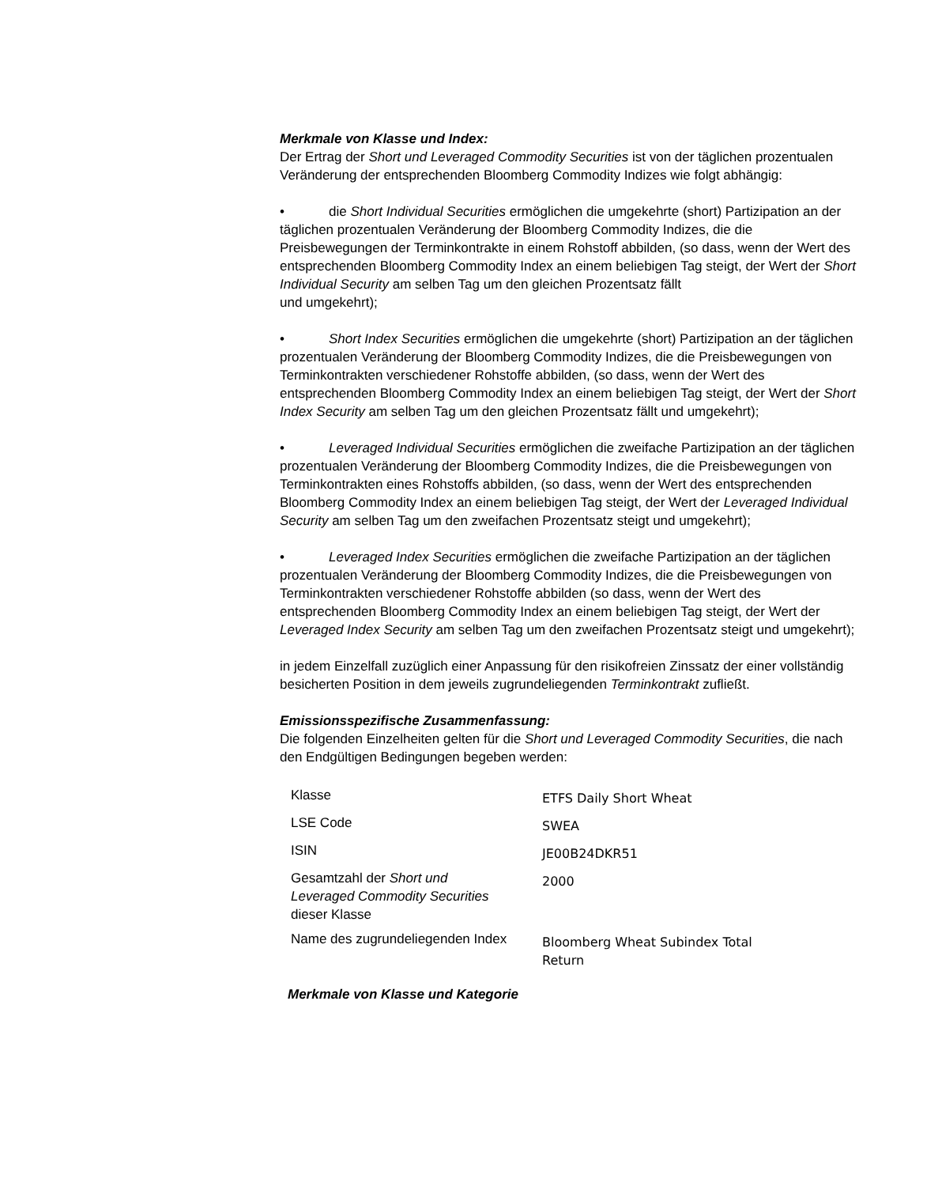Merkmale von Klasse und Index:
Der Ertrag der Short und Leveraged Commodity Securities ist von der täglichen prozentualen Veränderung der entsprechenden Bloomberg Commodity Indizes wie folgt abhängig:
• die Short Individual Securities ermöglichen die umgekehrte (short) Partizipation an der täglichen prozentualen Veränderung der Bloomberg Commodity Indizes, die die Preisbewegungen der Terminkontrakte in einem Rohstoff abbilden, (so dass, wenn der Wert des entsprechenden Bloomberg Commodity Index an einem beliebigen Tag steigt, der Wert der Short Individual Security am selben Tag um den gleichen Prozentsatz fällt
und umgekehrt);
• Short Index Securities ermöglichen die umgekehrte (short) Partizipation an der täglichen prozentualen Veränderung der Bloomberg Commodity Indizes, die die Preisbewegungen von Terminkontrakten verschiedener Rohstoffe abbilden, (so dass, wenn der Wert des entsprechenden Bloomberg Commodity Index an einem beliebigen Tag steigt, der Wert der Short Index Security am selben Tag um den gleichen Prozentsatz fällt und umgekehrt);
• Leveraged Individual Securities ermöglichen die zweifache Partizipation an der täglichen prozentualen Veränderung der Bloomberg Commodity Indizes, die die Preisbewegungen von Terminkontrakten eines Rohstoffs abbilden, (so dass, wenn der Wert des entsprechenden Bloomberg Commodity Index an einem beliebigen Tag steigt, der Wert der Leveraged Individual Security am selben Tag um den zweifachen Prozentsatz steigt und umgekehrt);
• Leveraged Index Securities ermöglichen die zweifache Partizipation an der täglichen prozentualen Veränderung der Bloomberg Commodity Indizes, die die Preisbewegungen von Terminkontrakten verschiedener Rohstoffe abbilden (so dass, wenn der Wert des entsprechenden Bloomberg Commodity Index an einem beliebigen Tag steigt, der Wert der Leveraged Index Security am selben Tag um den zweifachen Prozentsatz steigt und umgekehrt);
in jedem Einzelfall zuzüglich einer Anpassung für den risikofreien Zinssatz der einer vollständig besicherten Position in dem jeweils zugrundeliegenden Terminkontrakt zufließt.
Emissionsspezifische Zusammenfassung:
Die folgenden Einzelheiten gelten für die Short und Leveraged Commodity Securities, die nach den Endgültigen Bedingungen begeben werden:
| Klasse | ETFS Daily Short Wheat |
| LSE Code | SWEA |
| ISIN | JE00B24DKR51 |
| Gesamtzahl der Short und Leveraged Commodity Securities dieser Klasse | 2000 |
| Name des zugrundeliegenden Index | Bloomberg Wheat Subindex Total Return |
Merkmale von Klasse und Kategorie